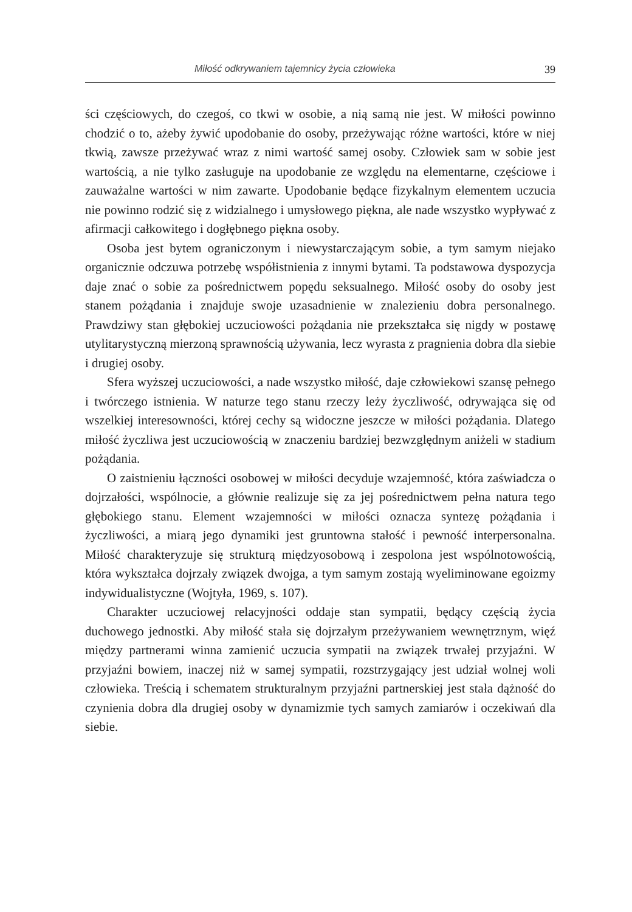Miłość odkrywaniem tajemnicy życia człowieka 39
ści częściowych, do czegoś, co tkwi w osobie, a nią samą nie jest. W miłości powinno chodzić o to, ażeby żywić upodobanie do osoby, przeżywając różne wartości, które w niej tkwią, zawsze przeżywać wraz z nimi wartość samej osoby. Człowiek sam w sobie jest wartością, a nie tylko zasługuje na upodobanie ze względu na elementarne, częściowe i zauważalne wartości w nim zawarte. Upodobanie będące fizykalnym elementem uczucia nie powinno rodzić się z widzialnego i umysłowego piękna, ale nade wszystko wypływać z afirmacji całkowitego i dogłębnego piękna osoby.
Osoba jest bytem ograniczonym i niewystarczającym sobie, a tym samym niejako organicznie odczuwa potrzebę współistnienia z innymi bytami. Ta podstawowa dyspozycja daje znać o sobie za pośrednictwem popędu seksualnego. Miłość osoby do osoby jest stanem pożądania i znajduje swoje uzasadnienie w znalezieniu dobra personalnego. Prawdziwy stan głębokiej uczuciowości pożądania nie przekształca się nigdy w postawę utylitarystyczną mierzoną sprawnością używania, lecz wyrasta z pragnienia dobra dla siebie i drugiej osoby.
Sfera wyższej uczuciowości, a nade wszystko miłość, daje człowiekowi szansę pełnego i twórczego istnienia. W naturze tego stanu rzeczy leży życzliwość, odrywająca się od wszelkiej interesowności, której cechy są widoczne jeszcze w miłości pożądania. Dlatego miłość życzliwa jest uczuciowością w znaczeniu bardziej bezwzględnym aniżeli w stadium pożądania.
O zaistnieniu łączności osobowej w miłości decyduje wzajemność, która zaświadcza o dojrzałości, wspólnocie, a głównie realizuje się za jej pośrednictwem pełna natura tego głębokiego stanu. Element wzajemności w miłości oznacza syntezę pożądania i życzliwości, a miarą jego dynamiki jest gruntowna stałość i pewność interpersonalna. Miłość charakteryzuje się strukturą międzyosobową i zespolona jest wspólnotowością, która wykształca dojrzały związek dwojga, a tym samym zostają wyeliminowane egoizmy indywidualistyczne (Wojtyła, 1969, s. 107).
Charakter uczuciowej relacyjności oddaje stan sympatii, będący częścią życia duchowego jednostki. Aby miłość stała się dojrzałym przeżywaniem wewnętrznym, więź między partnerami winna zamienić uczucia sympatii na związek trwałej przyjaźni. W przyjaźni bowiem, inaczej niż w samej sympatii, rozstrzygający jest udział wolnej woli człowieka. Treścią i schematem strukturalnym przyjaźni partnerskiej jest stała dążność do czynienia dobra dla drugiej osoby w dynamizmie tych samych zamiarów i oczekiwań dla siebie.